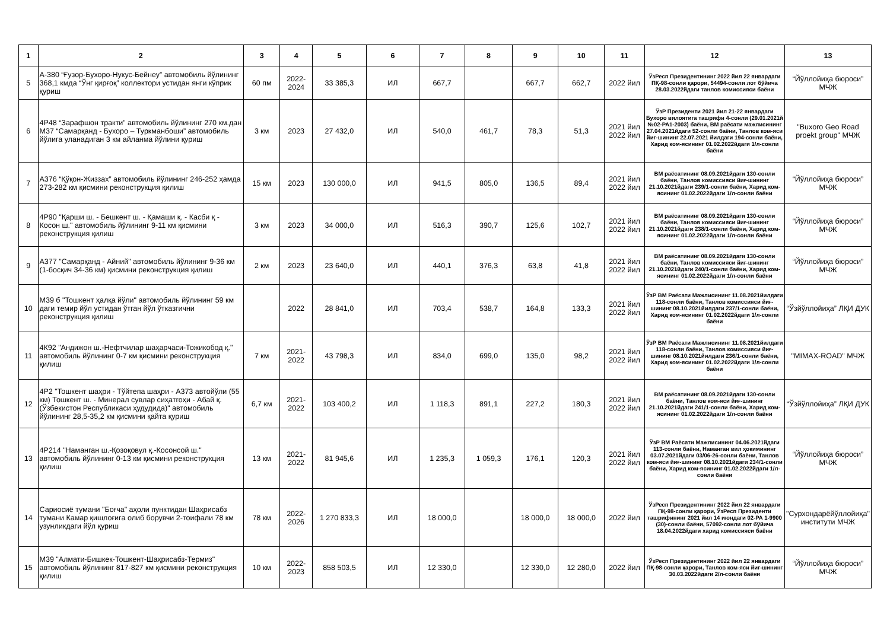| 1 | 2 | 3 | 4 | 5 | 6 | 7 | 8 | 9 | 10 | 11 | 12 | 13 |
| --- | --- | --- | --- | --- | --- | --- | --- | --- | --- | --- | --- | --- |
| 5 | А-380 “Ғузор-Бухоро-Нукус-Бейнеу” автомобиль йўлининг 368,1 кмда “Ўнг қирғоқ” коллектори устидан янги кўприк қуриш | 60 пм | 2022-2024 | 33 385,3 | ИЛ | 667,7 | | 667,7 | 662,7 | 2022 йил | ЎзРесп Президентининг 2022 йил 22 январдаги ПҚ-98-сонли қарори, 54494-сонли лот бўйича 28.03.2022йдаги танлов комиссияси баёни | “Йўллойиҳа бюроси” МЧЖ |
| 6 | 4Р48 “Зарафшон тракти” автомобиль йўлининг 270 км.дан М37 “Самарқанд - Бухоро – Туркманбоши” автомобиль йўлига уланадиган 3 км айланма йўлини қуриш | 3 км | 2023 | 27 432,0 | ИЛ | 540,0 | 461,7 | 78,3 | 51,3 | 2021 йил 2022 йил | ЎзР Президенти 2021 йил 21-22 январдаги Бухоро вилоятига ташрифи 4-сонли (29.01.2021й №02-РА1-2003) баёни, ВМ раёсати мажлисининг 27.04.2021йдаги 52-сонли баёни, Танлов ком-яси йиғ-шининг 22.07.2021 йилдаги 194-сонли баёни, Харид ком-ясининг 01.02.2022йдаги 1/л-сонли баёни | "Buxoro Geo Road proekt group" МЧЖ |
| 7 | А376 “Қўқон-Жиззах” автомобиль йўлининг 246-252 ҳамда 273-282 км қисмини реконструкция қилиш | 15 км | 2023 | 130 000,0 | ИЛ | 941,5 | 805,0 | 136,5 | 89,4 | 2021 йил 2022 йил | ВМ раёсатининг 08.09.2021йдаги 130-сонли баёни, Танлов комиссияси йиғ-шининг 21.10.2021йдаги 239/1-сонли баёни, Харид ком-ясининг 01.02.2022йдаги 1/л-сонли баёни | “Йўллойиҳа бюроси” МЧЖ |
| 8 | 4Р90 "Қарши ш. - Бешкент ш. - Қамаши қ. - Касби қ - Косон ш." автомобиль йўлининг 9-11 км қисмини реконструкция қилиш | 3 км | 2023 | 34 000,0 | ИЛ | 516,3 | 390,7 | 125,6 | 102,7 | 2021 йил 2022 йил | ВМ раёсатининг 08.09.2021йдаги 130-сонли баёни, Танлов комиссияси йиғ-шининг 21.10.2021йдаги 238/1-сонли баёни, Харид ком-ясининг 01.02.2022йдаги 1/л-сонли баёни | “Йўллойиҳа бюроси” МЧЖ |
| 9 | А377 "Самарқанд - Айний" автомобиль йўлининг 9-36 км (1-босқич 34-36 км) қисмини реконструкция қилиш | 2 км | 2023 | 23 640,0 | ИЛ | 440,1 | 376,3 | 63,8 | 41,8 | 2021 йил 2022 йил | ВМ раёсатининг 08.09.2021йдаги 130-сонли баёни, Танлов комиссияси йиғ-шининг 21.10.2021йдаги 240/1-сонли баёни, Харид ком-ясининг 01.02.2022йдаги 1/л-сонли баёни | “Йўллойиҳа бюроси” МЧЖ |
| 10 | М39 б "Тошкент ҳалқа йўли" автомобиль йўлининг 59 км даги темир йўл устидан ўтган йўл ўтказгични реконструкция қилиш | | 2022 | 28 841,0 | ИЛ | 703,4 | 538,7 | 164,8 | 133,3 | 2021 йил 2022 йил | ЎзР ВМ Раёсати Мажлисининг 11.08.2021йилдаги 118-сонли баёни, Танлов комиссияси йиғ-шининг 08.10.2021йилдаги 237/1-сонли баёни, Харид ком-ясининг 01.02.2022йдаги 1/л-сонли баёни | “Ўзйўллойиҳа” ЛҚИ ДУК |
| 11 | 4К92 "Андижон ш.-Нефтчилар шаҳарчаси-Тожикобод қ." автомобиль йўлининг 0-7 км қисмини реконструкция қилиш | 7 км | 2021-2022 | 43 798,3 | ИЛ | 834,0 | 699,0 | 135,0 | 98,2 | 2021 йил 2022 йил | ЎзР ВМ Раёсати Мажлисининг 11.08.2021йилдаги 118-сонли баёни, Танлов комиссияси йиғ-шининг 08.10.2021йилдаги 236/1-сонли баёни, Харид ком-ясининг 01.02.2022йдаги 1/л-сонли баёни | "MIMAX-ROAD" МЧЖ |
| 12 | 4Р2 "Тошкент шаҳри - Тўйтепа шаҳри - А373 автойўли (55 км) Тошкент ш. - Минерал сувлар сиҳатгоҳи - Абай қ. (Ўзбекистон Республикаси ҳудудида)" автомобиль йўлининг 28,5-35,2 км қисмини қайта қуриш | 6,7 км | 2021-2022 | 103 400,2 | ИЛ | 1 118,3 | 891,1 | 227,2 | 180,3 | 2021 йил 2022 йил | ВМ раёсатининг 08.09.2021йдаги 130-сонли баёни, Танлов ком-яси йиғ-шининг 21.10.2021йдаги 241/1-сонли баёни, Харид ком-ясининг 01.02.2022йдаги 1/л-сонли баёни | “Ўзйўллойиҳа” ЛҚИ ДУК |
| 13 | 4Р214 "Наманган ш.-Қозоқовул қ.-Косонсой ш." автомобиль йўлининг 0-13 км қисмини реконструкция қилиш | 13 км | 2021-2022 | 81 945,6 | ИЛ | 1 235,3 | 1 059,3 | 176,1 | 120,3 | 2021 йил 2022 йил | ЎзР ВМ Раёсати Мажлисининг 04.06.2021йдаги 113-сонли баёни, Наманган вил ҳокимининг 03.07.2021йдаги 03/06-26-сонли баёни, Танлов ком-яси йиғ-шининг 08.10.2021йдаги 234/1-сонли баёни, Харид ком-ясининг 01.02.2022йдаги 1/л-сонли баёни | “Йўллойиҳа бюроси” МЧЖ |
| 14 | Сариосиё тумани "Боғча" аҳоли пунктидан Шаҳрисабз тумани Камар қишлоғигa олиб борувчи 2-тоифали 78 км узунликдаги йўл қуриш | 78 км | 2022-2026 | 1 270 833,3 | ИЛ | 18 000,0 | | 18 000,0 | 18 000,0 | 2022 йил | ЎзРесп Президентининг 2022 йил 22 январдаги ПҚ-98-сонли қарори, ЎзРесп Президенти ташрифининг 2021 йил 14 июндаги 02-РА 1-9900 (30)-сонли баёни, 57092-сонли лот бўйича 18.04.2022йдаги харид комиссияси баёни | "Сурхондарёйўллойиҳа" институти МЧЖ |
| 15 | М39 "Алмати-Бишкек-Тошкент-Шаҳрисабз-Термиз" автомобиль йўлининг 817-827 км қисмини реконструкция қилиш | 10 км | 2022-2023 | 858 503,5 | ИЛ | 12 330,0 | | 12 330,0 | 12 280,0 | 2022 йил | ЎзРесп Президентининг 2022 йил 22 январдаги ПҚ-98-сонли қарори, Танлов ком-яси йиғ-шининг 30.03.2022йдаги 2/л-сонли баёни | “Йўллойиҳа бюроси” МЧЖ |